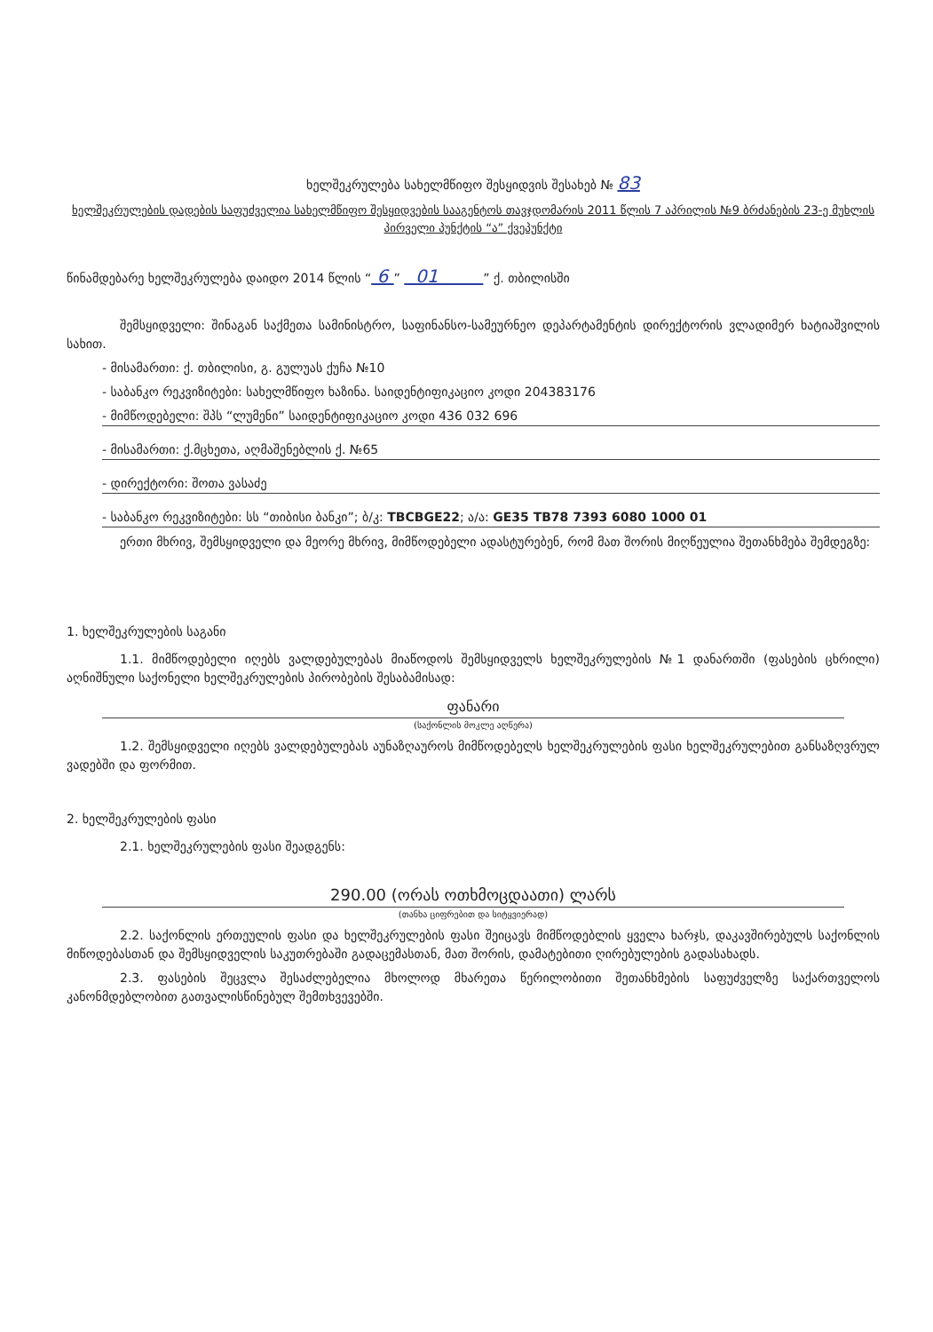ხელშეკრულება სახელმწიფო შესყიდვის შესახებ № 83
ხელშეკრულების დადების საფუძველია სახელმწიფო შესყიდვების სააგენტოს თავჯდომარის 2011 წლის 7 აპრილის №9 ბრძანების 23-ე მუხლის პირველი პუნქტის “ა” ქვეპუნქტი
წინამდებარე ხელშეკრულება დაიდო 2014 წლის “ 6 ” 01 ” ქ. თბილისში
შემსყიდველი: შინაგან საქმეთა სამინისტრო, საფინანსო-სამეურნეო დეპარტამენტის დირექტორის ვლადიმერ ხატიაშვილის სახით.
- მისამართი: ქ. თბილისი, გ. გულუას ქუჩა №10
- საბანკო რეკვიზიტები: სახელმწიფო ხაზინა. საიდენტიფიკაციო კოდი 204383176
- მიმწოდებელი: შპს “ლუმენი” საიდენტიფიკაციო კოდი 436 032 696
- მისამართი: ქ.მცხეთა, აღმაშენებლის ქ. №65
- დირექტორი: შოთა ვასაძე
- საბანკო რეკვიზიტები: სს “თიბისი ბანკი”; ბ/კ: TBCBGE22; ა/ა: GE35 TB78 7393 6080 1000 01
ერთი მხრივ, შემსყიდველი და მეორე მხრივ, მიმწოდებელი ადასტურებენ, რომ მათ შორის მიღწეულია შეთანხმება შემდეგზე:
1. ხელშეკრულების საგანი
1.1. მიმწოდებელი იღებს ვალდებულებას მიაწოდოს შემსყიდველს ხელშეკრულების №1 დანართში (ფასების ცხრილი) აღნიშნული საქონელი ხელშეკრულების პირობების შესაბამისად:
ფანარი
(საქონლის მოკლე აღწერა)
1.2. შემსყიდველი იღებს ვალდებულებას აუნაზღაუროს მიმწოდებელს ხელშეკრულების ფასი ხელშეკრულებით განსაზღვრულ ვადებში და ფორმით.
2. ხელშეკრულების ფასი
2.1. ხელშეკრულების ფასი შეადგენს:
290.00 (ორას ოთხმოცდაათი) ლარს
(თანხა ციფრებით და სიტყვიერად)
2.2. საქონლის ერთეულის ფასი და ხელშეკრულების ფასი შეიცავს მიმწოდებლის ყველა ხარჯს, დაკავშირებულს საქონლის მიწოდებასთან და შემსყიდველის საკუთრებაში გადაცემასთან, მათ შორის, დამატებითი ღირებულების გადასახადს.
2.3. ფასების შეცვლა შესაძლებელია მხოლოდ მხარეთა წერილობითი შეთანხმების საფუძველზე საქართველოს კანონმდებლობით გათვალისწინებულ შემთხვევებში.